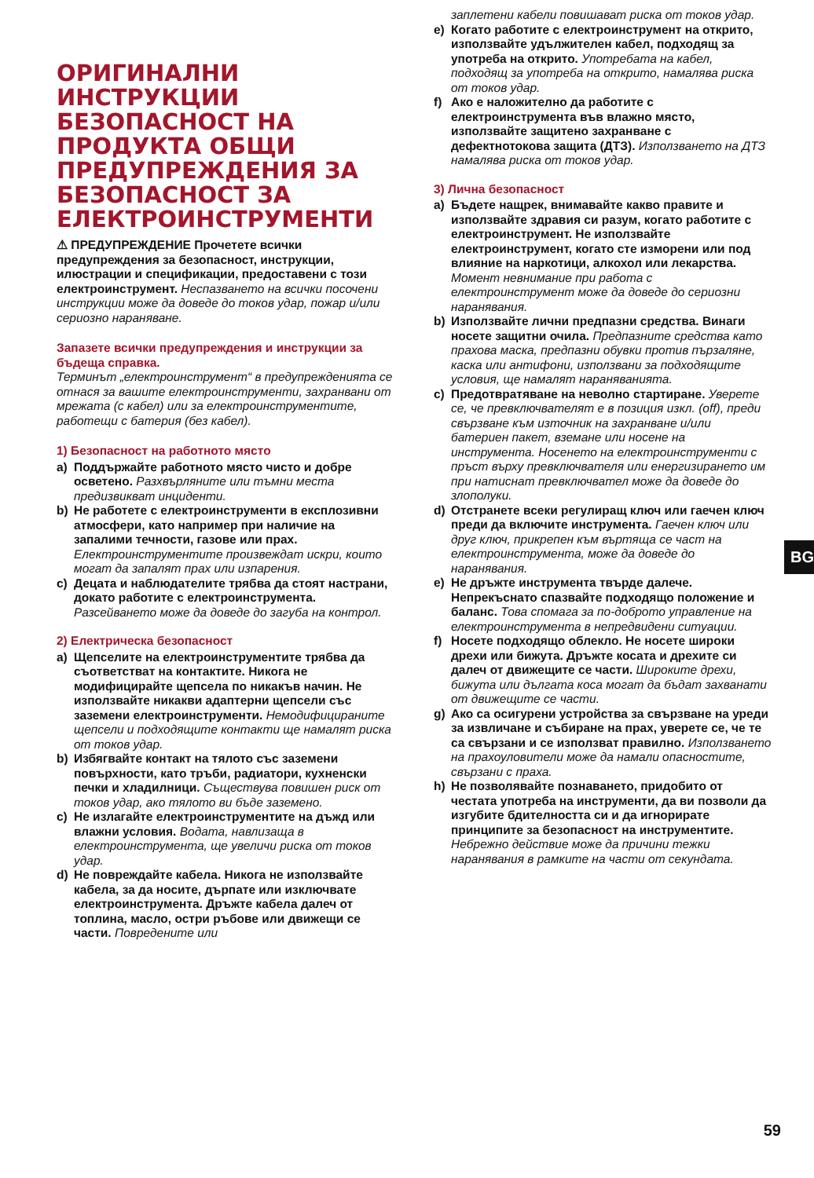ОРИГИНАЛНИ ИНСТРУКЦИИ БЕЗОПАСНОСТ НА ПРОДУКТА ОБЩИ ПРЕДУПРЕЖДЕНИЯ ЗА БЕЗОПАСНОСТ ЗА ЕЛЕКТРОИНСТРУМЕНТИ
⚠ ПРЕДУПРЕЖДЕНИЕ Прочетете всички предупреждения за безопасност, инструкции, илюстрации и спецификации, предоставени с този електроинструмент. Неспазването на всички посочени инструкции може да доведе до токов удар, пожар и/или сериозно нараняване.
Запазете всички предупреждения и инструкции за бъдеща справка.
Терминът „електроинструмент“ в предупрежденията се отнася за вашите електроинструменти, захранвани от мрежата (с кабел) или за електроинструментите, работещи с батерия (без кабел).
1) Безопасност на работното място
a) Поддържайте работното място чисто и добре осветено. Разхвърляните или тъмни места предизвикват инциденти.
b) Не работете с електроинструменти в експлозивни атмосфери, като например при наличие на запалими течности, газове или прах. Електроинструментите произвеждат искри, които могат да запалят прах или изпарения.
c) Децата и наблюдателите трябва да стоят настрани, докато работите с електроинструмента. Разсейването може да доведе до загуба на контрол.
2) Електрическа безопасност
a) Щепселите на електроинструментите трябва да съответстват на контактите. Никога не модифицирайте щепсела по никакъв начин. Не използвайте никакви адаптерни щепсели със заземени електроинструменти. Немодифицираните щепсели и подходящите контакти ще намалят риска от токов удар.
b) Избягвайте контакт на тялото със заземени повърхности, като тръби, радиатори, кухненски печки и хладилници. Съществува повишен риск от токов удар, ако тялото ви бъде заземено.
c) Не излагайте електроинструментите на дъжд или влажни условия. Водата, навлизаща в електроинструмента, ще увеличи риска от токов удар.
d) Не повреждайте кабела. Никога не използвайте кабела, за да носите, дърпате или изключвате електроинструмента. Дръжте кабела далеч от топлина, масло, остри ръбове или движещи се части. Повредените или
заплетени кабели повишават риска от токов удар.
e) Когато работите с електроинструмент на открито, използвайте удължителен кабел, подходящ за употреба на открито. Употребата на кабел, подходящ за употреба на открито, намалява риска от токов удар.
f) Ако е наложително да работите с електроинструмента във влажно място, използвайте защитено захранване с дефектнотокова защита (ДТЗ). Използването на ДТЗ намалява риска от токов удар.
3) Лична безопасност
a) Бъдете нащрек, внимавайте какво правите и използвайте здравия си разум, когато работите с електроинструмент. Не използвайте електроинструмент, когато сте изморени или под влияние на наркотици, алкохол или лекарства. Момент невнимание при работа с електроинструмент може да доведе до сериозни наранявания.
b) Използвайте лични предпазни средства. Винаги носете защитни очила. Предпазните средства като прахова маска, предпазни обувки против пързаляне, каска или антифони, използвани за подходящите условия, ще намалят нараняванията.
c) Предотвратяване на неволно стартиране. Уверете се, че превключвателят е в позиция изкл. (off), преди свързване към източник на захранване и/или батериен пакет, вземане или носене на инструмента. Носенето на електроинструменти с пръст върху превключвателя или енергизирането им при натиснат превключвател може да доведе до злополуки.
d) Отстранете всеки регулиращ ключ или гаечен ключ преди да включите инструмента. Гаечен ключ или друг ключ, прикрепен към въртяща се част на електроинструмента, може да доведе до наранявания.
e) Не дръжте инструмента твърде далече. Непрекъснато спазвайте подходящо положение и баланс. Това спомага за по-доброто управление на електроинструмента в непредвидени ситуации.
f) Носете подходящо облекло. Не носете широки дрехи или бижута. Дръжте косата и дрехите си далеч от движещите се части. Широките дрехи, бижута или дългата коса могат да бъдат захванати от движещите се части.
g) Ако са осигурени устройства за свързване на уреди за извличане и събиране на прах, уверете се, че те са свързани и се използват правилно. Използването на прахоуловители може да намали опасностите, свързани с праха.
h) Не позволявайте познаването, придобито от честата употреба на инструменти, да ви позволи да изгубите бдителността си и да игнорирате принципите за безопасност на инструментите. Небрежно действие може да причини тежки наранявания в рамките на части от секундата.
BG
59